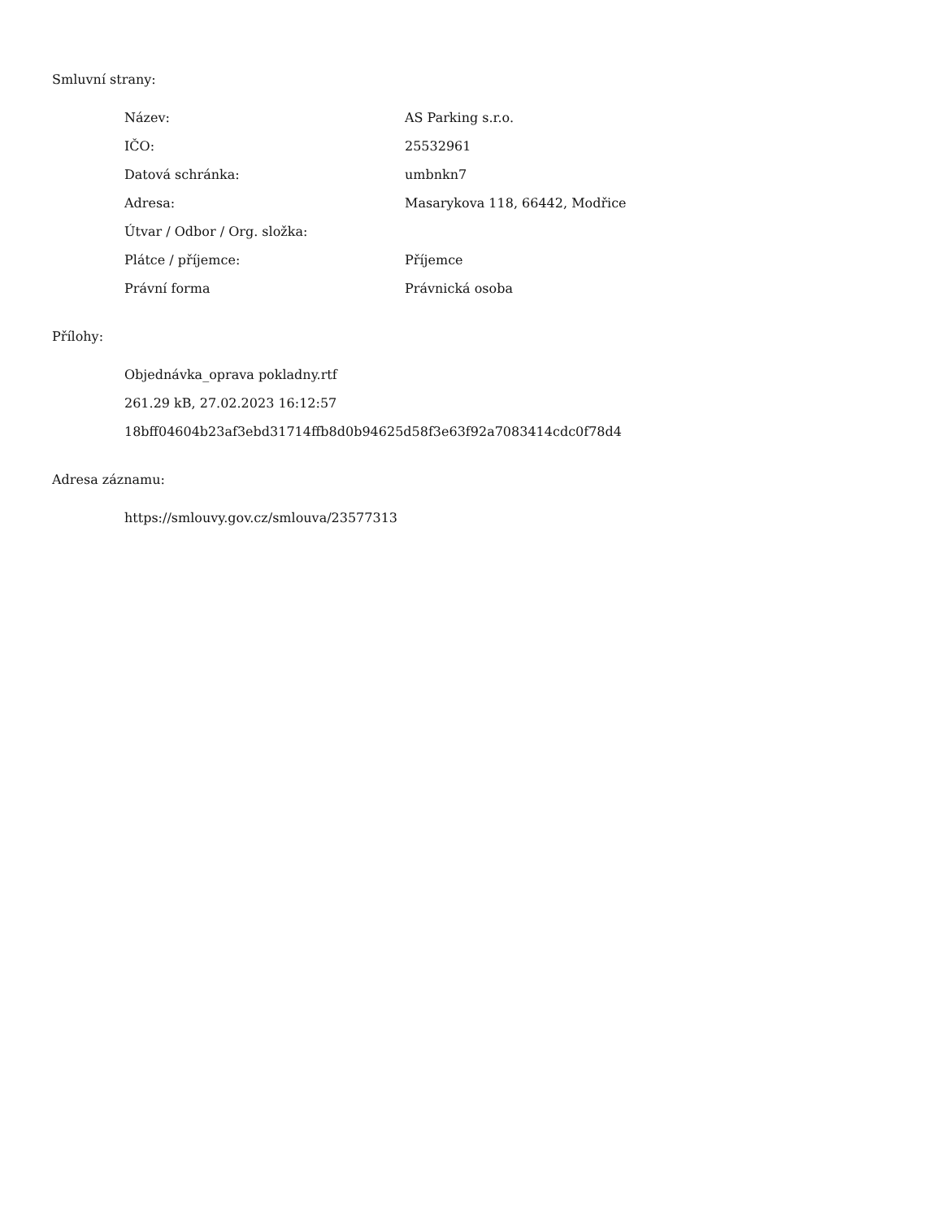Smluvní strany:
| Název: | AS Parking s.r.o. |
| IČO: | 25532961 |
| Datová schránka: | umbnkn7 |
| Adresa: | Masarykova 118, 66442, Modřice |
| Útvar / Odbor / Org. složka: | |
| Plátce / příjemce: | Příjemce |
| Právní forma | Právnická osoba |
Přílohy:
Objednávka_oprava pokladny.rtf
261.29 kB, 27.02.2023 16:12:57
18bff04604b23af3ebd31714ffb8d0b94625d58f3e63f92a7083414cdc0f78d4
Adresa záznamu:
https://smlouvy.gov.cz/smlouva/23577313